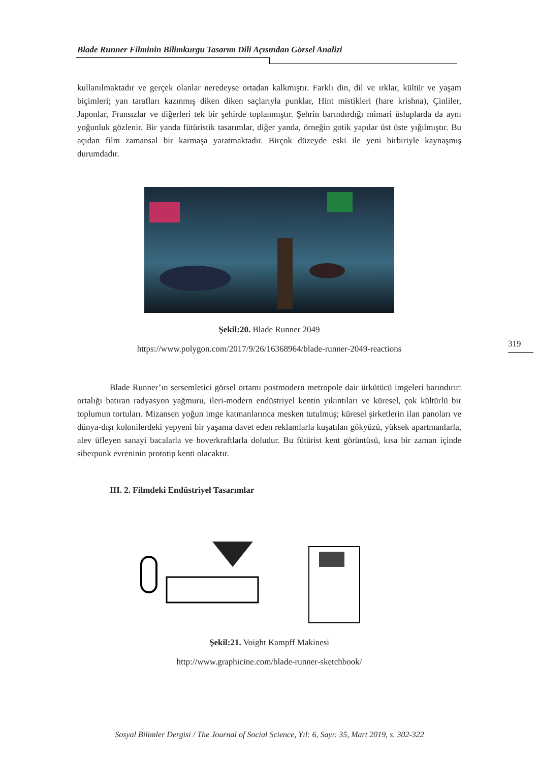Blade Runner Filminin Bilimkurgu Tasarım Dili Açısından Görsel Analizi
319
kullanılmaktadır ve gerçek olanlar neredeyse ortadan kalkmıştır. Farklı din, dil ve ırklar, kültür ve yaşam biçimleri; yan tarafları kazınmış diken diken saçlarıyla punklar, Hint mistikleri (hare krishna), Çinliler, Japonlar, Fransızlar ve diğerleri tek bir şehirde toplanmıştır. Şehrin barındırdığı mimari üsluplarda da aynı yoğunluk gözlenir. Bir yanda fütüristik tasarımlar, diğer yanda, örneğin gotik yapılar üst üste yığılmıştır. Bu açıdan film zamansal bir karmaşa yaratmaktadır. Birçok düzeyde eski ile yeni birbiriyle kaynaşmış durumdadır.
Şekil:20. Blade Runner 2049
https://www.polygon.com/2017/9/26/16368964/blade-runner-2049-reactions
Blade Runner’ın sersemletici görsel ortamı postmodern metropole dair ürkütücü imgeleri barındırır: ortalığı batıran radyasyon yağmuru, ileri-modern endüstriyel kentin yıkıntıları ve küresel, çok kültürlü bir toplumun tortuları. Mizansen yoğun imge katmanlarınca mesken tutulmuş; küresel şirketlerin ilan panoları ve dünya-dışı kolonilerdeki yepyeni bir yaşama davet eden reklamlarla kuşatılan gökyüzü, yüksek apartmanlarla, alev üfleyen sanayi bacalarla ve hoverkraftlarla doludur. Bu fütürist kent görüntüsü, kısa bir zaman içinde siberpunk evreninin prototip kenti olacaktır.
III. 2. Filmdeki Endüstriyel Tasarımlar
Şekil:21. Voight Kampff Makinesi
http://www.graphicine.com/blade-runner-sketchbook/
Sosyal Bilimler Dergisi / The Journal of Social Science, Yıl: 6, Sayı: 35, Mart 2019, s. 302-322